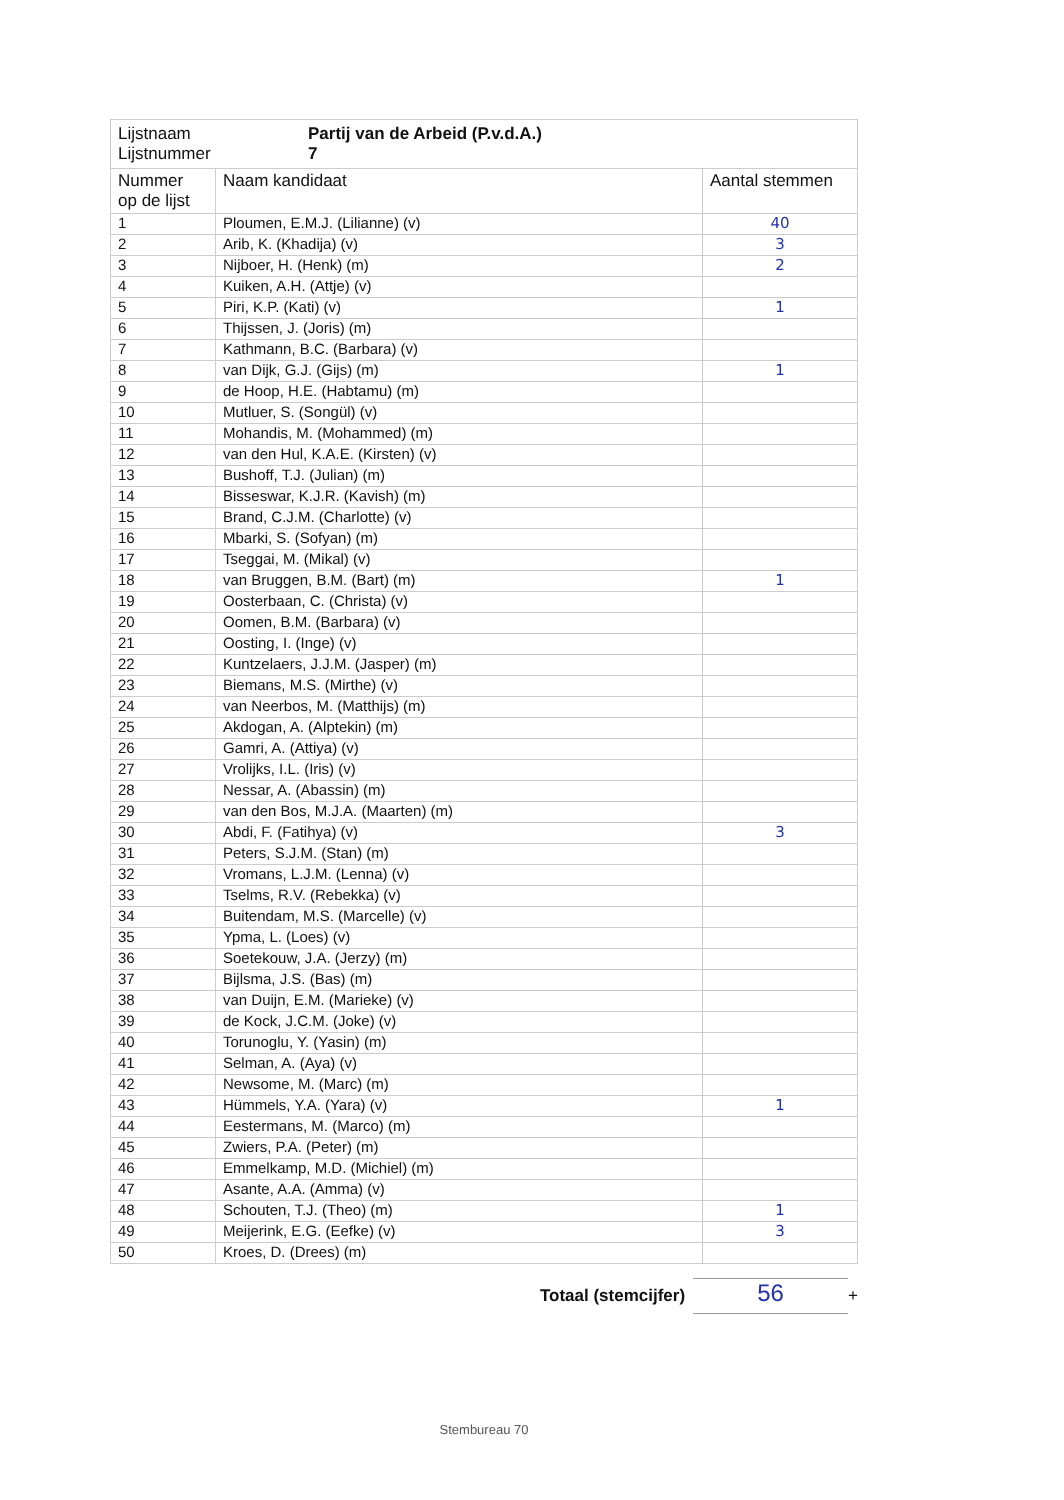| Lijstnaam Lijstnummer Partij van de Arbeid (P.v.d.A.) 7 | | |
| Nummer op de lijst | Naam kandidaat | Aantal stemmen |
| 1 | Ploumen, E.M.J. (Lilianne) (v) | 40 |
| 2 | Arib, K. (Khadija) (v) | 3 |
| 3 | Nijboer, H. (Henk) (m) | 2 |
| 4 | Kuiken, A.H. (Attje) (v) | |
| 5 | Piri, K.P. (Kati) (v) | 1 |
| 6 | Thijssen, J. (Joris) (m) | |
| 7 | Kathmann, B.C. (Barbara) (v) | |
| 8 | van Dijk, G.J. (Gijs) (m) | 1 |
| 9 | de Hoop, H.E. (Habtamu) (m) | |
| 10 | Mutluer, S. (Songül) (v) | |
| 11 | Mohandis, M. (Mohammed) (m) | |
| 12 | van den Hul, K.A.E. (Kirsten) (v) | |
| 13 | Bushoff, T.J. (Julian) (m) | |
| 14 | Bisseswar, K.J.R. (Kavish) (m) | |
| 15 | Brand, C.J.M. (Charlotte) (v) | |
| 16 | Mbarki, S. (Sofyan) (m) | |
| 17 | Tseggai, M. (Mikal) (v) | |
| 18 | van Bruggen, B.M. (Bart) (m) | 1 |
| 19 | Oosterbaan, C. (Christa) (v) | |
| 20 | Oomen, B.M. (Barbara) (v) | |
| 21 | Oosting, I. (Inge) (v) | |
| 22 | Kuntzelaers, J.J.M. (Jasper) (m) | |
| 23 | Biemans, M.S. (Mirthe) (v) | |
| 24 | van Neerbos, M. (Matthijs) (m) | |
| 25 | Akdogan, A. (Alptekin) (m) | |
| 26 | Gamri, A. (Attiya) (v) | |
| 27 | Vrolijks, I.L. (Iris) (v) | |
| 28 | Nessar, A. (Abassin) (m) | |
| 29 | van den Bos, M.J.A. (Maarten) (m) | |
| 30 | Abdi, F. (Fatihya) (v) | 3 |
| 31 | Peters, S.J.M. (Stan) (m) | |
| 32 | Vromans, L.J.M. (Lenna) (v) | |
| 33 | Tselms, R.V. (Rebekka) (v) | |
| 34 | Buitendam, M.S. (Marcelle) (v) | |
| 35 | Ypma, L. (Loes) (v) | |
| 36 | Soetekouw, J.A. (Jerzy) (m) | |
| 37 | Bijlsma, J.S. (Bas) (m) | |
| 38 | van Duijn, E.M. (Marieke) (v) | |
| 39 | de Kock, J.C.M. (Joke) (v) | |
| 40 | Torunoglu, Y. (Yasin) (m) | |
| 41 | Selman, A. (Aya) (v) | |
| 42 | Newsome, M. (Marc) (m) | |
| 43 | Hümmels, Y.A. (Yara) (v) | 1 |
| 44 | Eestermans, M. (Marco) (m) | |
| 45 | Zwiers, P.A. (Peter) (m) | |
| 46 | Emmelkamp, M.D. (Michiel) (m) | |
| 47 | Asante, A.A. (Amma) (v) | |
| 48 | Schouten, T.J. (Theo) (m) | 1 |
| 49 | Meijerink, E.G. (Eefke) (v) | 3 |
| 50 | Kroes, D. (Drees) (m) | |
Totaal (stemcijfer) 56 +
Stembureau 70